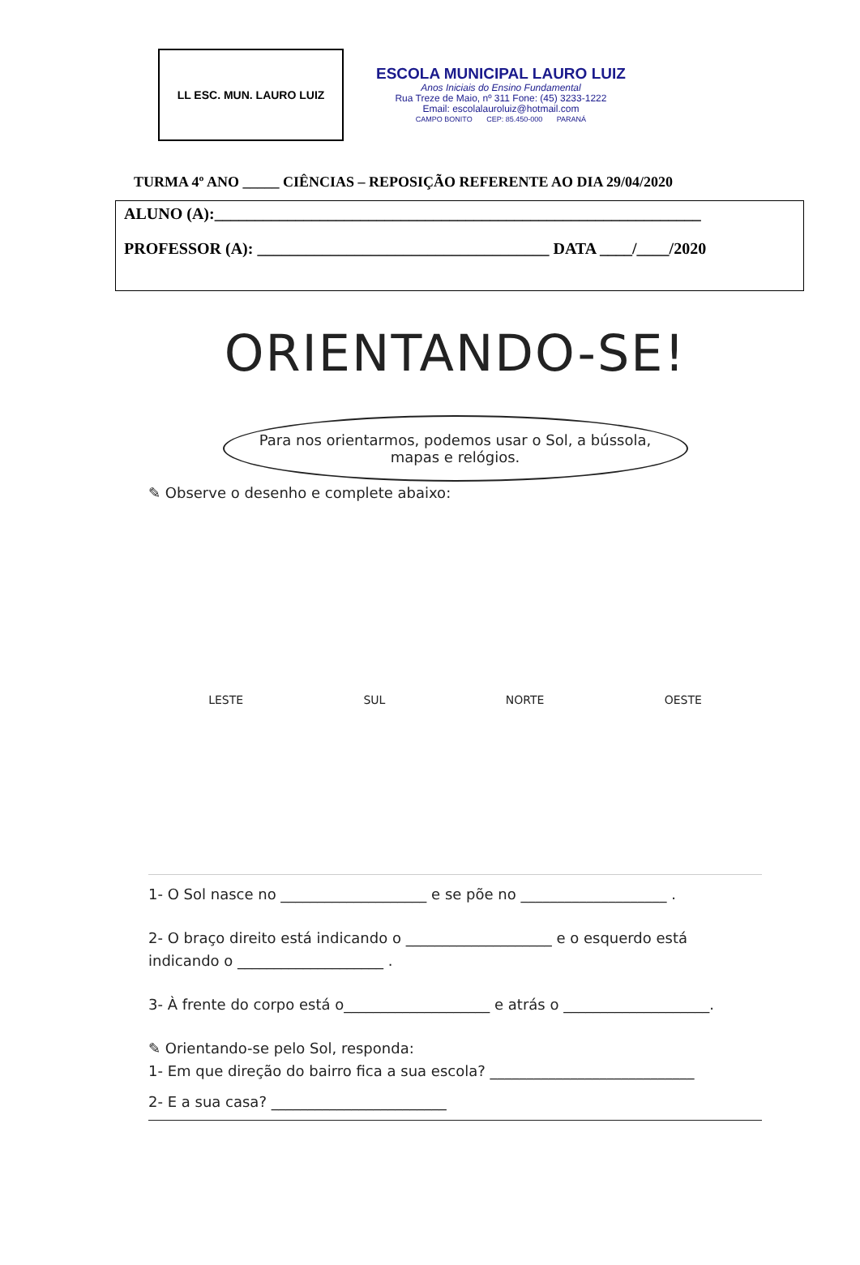LL ESC. MUN. LAURO LUIZ
ESCOLA MUNICIPAL LAURO LUIZ
Anos Iniciais do Ensino Fundamental
Rua Treze de Maio, nº 311 Fone: (45) 3233-1222
Email: escolalauroluiz@hotmail.com
CAMPO BONITO CEP: 85.450-000 PARANÁ
TURMA 4º ANO _____ CIÊNCIAS – REPOSIÇÃO REFERENTE AO DIA 29/04/2020
ALUNO (A):____________________________________________________________
PROFESSOR (A): ____________________________________ DATA ____/____/2020
ORIENTANDO-SE!
Para nos orientarmos, podemos usar o Sol, a bússola, mapas e relógios.
✎ Observe o desenho e complete abaixo:
LESTE SUL NORTE OESTE
1- O Sol nasce no ____________________ e se põe no ____________________ .
2- O braço direito está indicando o ____________________ e o esquerdo está indicando o ____________________ .
3- À frente do corpo está o____________________ e atrás o ____________________.
✎ Orientando-se pelo Sol, responda:
1- Em que direção do bairro fica a sua escola? ____________________________
2- E a sua casa? ________________________